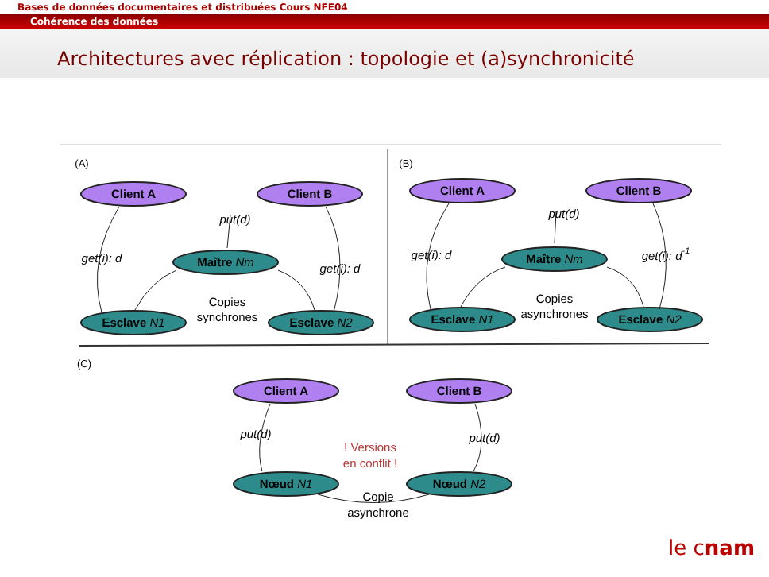Bases de données documentaires et distribuées Cours NFE04
Cohérence des données
Architectures avec réplication : topologie et (a)synchronicité
Client A
Client B
Client A
Client B
Client A
Client B
Maître Nm
Esclave N1
Esclave N2
Maître Nm
Esclave N1
Esclave N2
Nœud N1
Nœud N2
get(i): d
get(i): d
get(i): d
get(i): d-1
put(d)
put(d)
put(d)
put(d)
Copies
synchrones
Copies
asynchrones
Copie
asynchrone
! Versions
en conflit !
(A)
(B)
(C)
le cnam